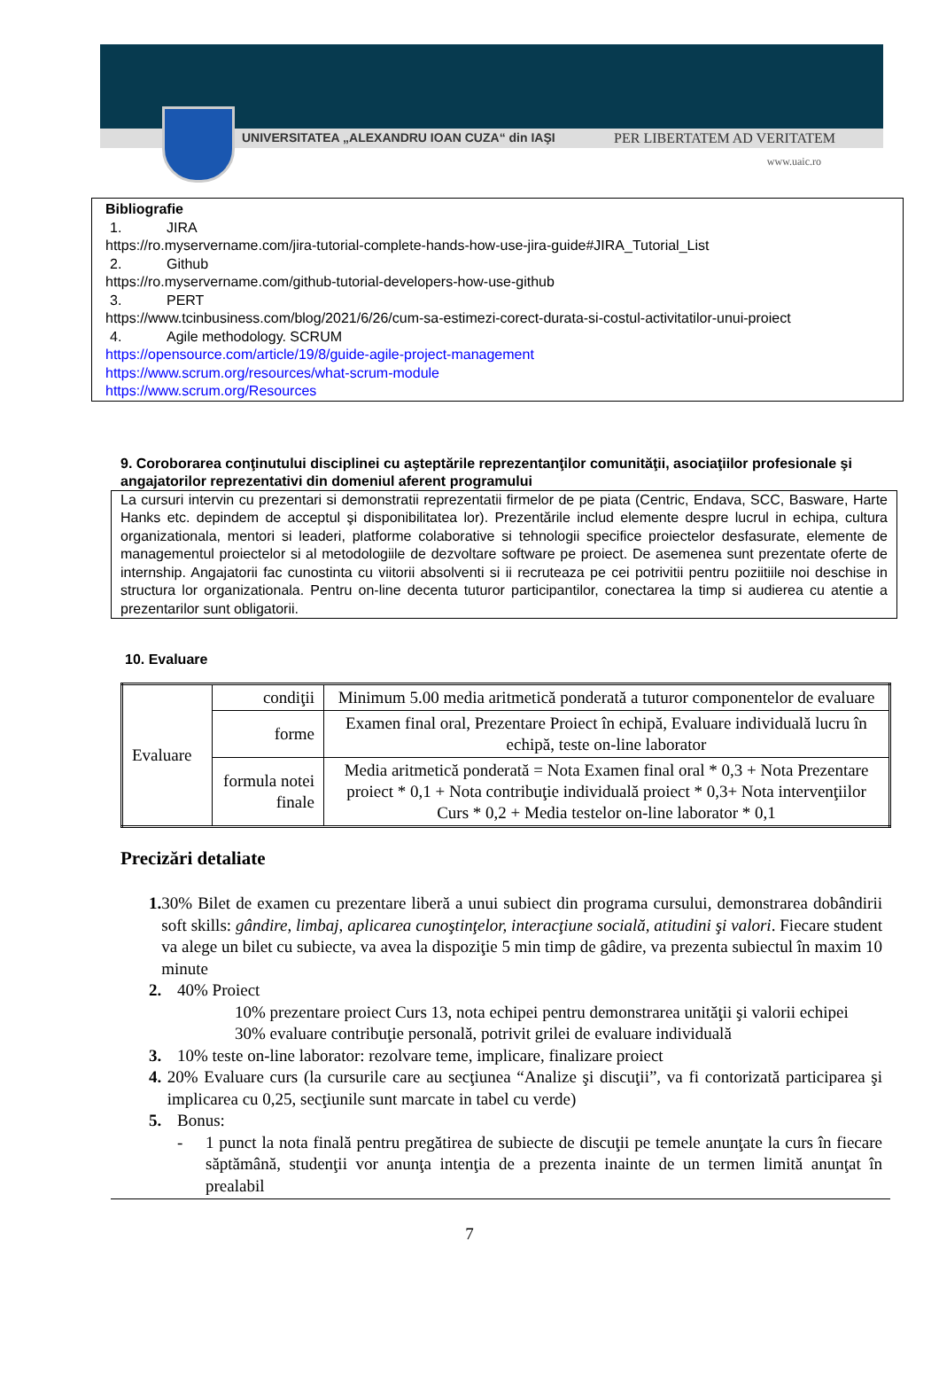UNIVERSITATEA „ALEXANDRU IOAN CUZA“ din IAŞI PER LIBERTATEM AD VERITATEM
www.uaic.ro
Bibliografie
1. JIRA
https://ro.myservername.com/jira-tutorial-complete-hands-how-use-jira-guide#JIRA_Tutorial_List
2. Github
https://ro.myservername.com/github-tutorial-developers-how-use-github
3. PERT
https://www.tcinbusiness.com/blog/2021/6/26/cum-sa-estimezi-corect-durata-si-costul-activitatilor-unui-proiect
4. Agile methodology. SCRUM
https://opensource.com/article/19/8/guide-agile-project-management
https://www.scrum.org/resources/what-scrum-module
https://www.scrum.org/Resources
9. Coroborarea conţinutului disciplinei cu aşteptările reprezentanţilor comunităţii, asociaţiilor profesionale şi angajatorilor reprezentativi din domeniul aferent programului
La cursuri intervin cu prezentari si demonstratii reprezentatii firmelor de pe piata (Centric, Endava, SCC, Basware, Harte Hanks etc. depindem de acceptul şi disponibilitatea lor). Prezentările includ elemente despre lucrul in echipa, cultura organizationala, mentori si leaderi, platforme colaborative si tehnologii specifice proiectelor desfasurate, elemente de managementul proiectelor si al metodologiile de dezvoltare software pe proiect. De asemenea sunt prezentate oferte de internship. Angajatorii fac cunostinta cu viitorii absolventi si ii recruteaza pe cei potrivitii pentru poziitiile noi deschise in structura lor organizationala. Pentru on-line decenta tuturor participantilor, conectarea la timp si audierea cu atentie a prezentarilor sunt obligatorii.
10. Evaluare
| Evaluare | condiţii | Minimum 5.00 media aritmetică ponderată a tuturor componentelor de evaluare |
| | forme | Examen final oral, Prezentare Proiect în echipă, Evaluare individuală lucru în echipă, teste on-line laborator |
| | formula notei finale | Media aritmetică ponderată = Nota Examen final oral * 0,3 + Nota Prezentare proiect * 0,1 + Nota contribuţie individuală proiect * 0,3+ Nota intervenţiilor Curs * 0,2 + Media testelor on-line laborator * 0,1 |
Precizări detaliate
1. 30% Bilet de examen cu prezentare liberă a unui subiect din programa cursului, demonstrarea dobândirii soft skills: gândire, limbaj, aplicarea cunoştinţelor, interacţiune socială, atitudini şi valori. Fiecare student va alege un bilet cu subiecte, va avea la dispoziţie 5 min timp de gâdire, va prezenta subiectul în maxim 10 minute
2. 40% Proiect
10% prezentare proiect Curs 13, nota echipei pentru demonstrarea unităţii şi valorii echipei
30% evaluare contribuţie personală, potrivit grilei de evaluare individuală
3. 10% teste on-line laborator: rezolvare teme, implicare, finalizare proiect
4. 20% Evaluare curs (la cursurile care au secţiunea “Analize şi discuţii”, va fi contorizată participarea şi implicarea cu 0,25, secţiunile sunt marcate in tabel cu verde)
5. Bonus:
- 1 punct la nota finală pentru pregătirea de subiecte de discuţii pe temele anunţate la curs în fiecare săptămână, studenţii vor anunţa intenţia de a prezenta inainte de un termen limită anunţat în prealabil
7